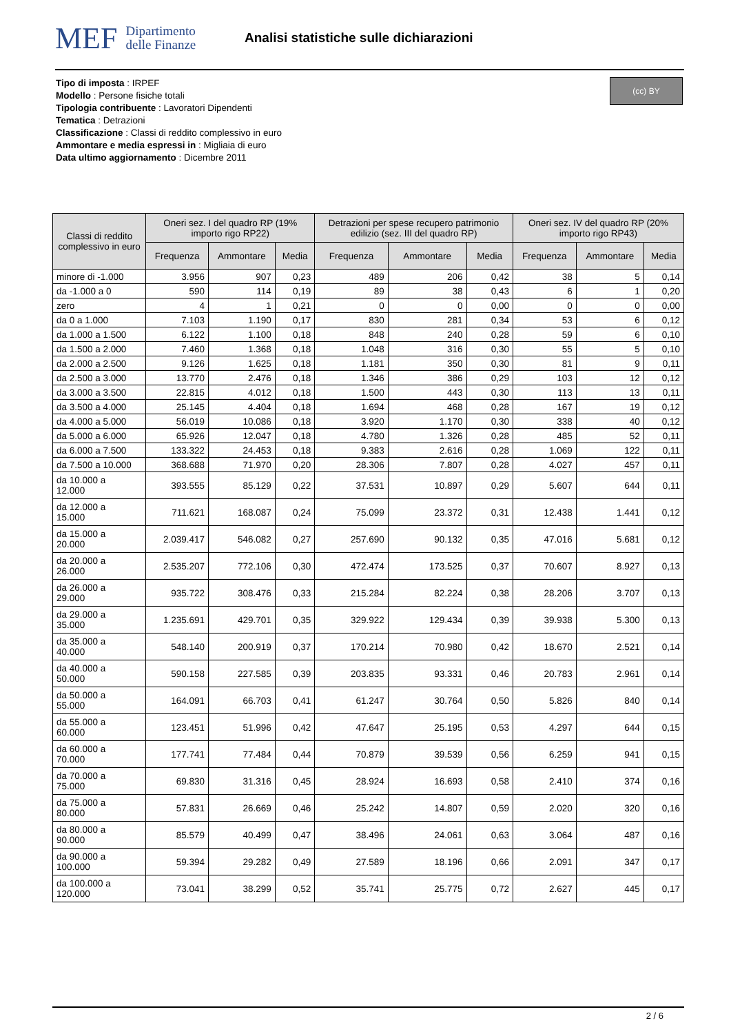MEF Dipartimento
delle Finanze
Analisi statistiche sulle dichiarazioni
Tipo di imposta : IRPEF
Modello : Persone fisiche totali
Tipologia contribuente : Lavoratori Dipendenti
Tematica : Detrazioni
Classificazione : Classi di reddito complessivo in euro
Ammontare e media espressi in : Migliaia di euro
Data ultimo aggiornamento : Dicembre 2011
(cc) BY
| Classi di reddito complessivo in euro | Oneri sez. I del quadro RP (19% importo rigo RP22) | | | Detrazioni per spese recupero patrimonio edilizio (sez. III del quadro RP) | | | Oneri sez. IV del quadro RP (20% importo rigo RP43) | | |
| --- | --- | --- | --- | --- | --- | --- | --- | --- | --- |
| | Frequenza | Ammontare | Media | Frequenza | Ammontare | Media | Frequenza | Ammontare | Media |
| minore di -1.000 | 3.956 | 907 | 0,23 | 489 | 206 | 0,42 | 38 | 5 | 0,14 |
| da -1.000 a 0 | 590 | 114 | 0,19 | 89 | 38 | 0,43 | 6 | 1 | 0,20 |
| zero | 4 | 1 | 0,21 | 0 | 0 | 0,00 | 0 | 0 | 0,00 |
| da 0 a 1.000 | 7.103 | 1.190 | 0,17 | 830 | 281 | 0,34 | 53 | 6 | 0,12 |
| da 1.000 a 1.500 | 6.122 | 1.100 | 0,18 | 848 | 240 | 0,28 | 59 | 6 | 0,10 |
| da 1.500 a 2.000 | 7.460 | 1.368 | 0,18 | 1.048 | 316 | 0,30 | 55 | 5 | 0,10 |
| da 2.000 a 2.500 | 9.126 | 1.625 | 0,18 | 1.181 | 350 | 0,30 | 81 | 9 | 0,11 |
| da 2.500 a 3.000 | 13.770 | 2.476 | 0,18 | 1.346 | 386 | 0,29 | 103 | 12 | 0,12 |
| da 3.000 a 3.500 | 22.815 | 4.012 | 0,18 | 1.500 | 443 | 0,30 | 113 | 13 | 0,11 |
| da 3.500 a 4.000 | 25.145 | 4.404 | 0,18 | 1.694 | 468 | 0,28 | 167 | 19 | 0,12 |
| da 4.000 a 5.000 | 56.019 | 10.086 | 0,18 | 3.920 | 1.170 | 0,30 | 338 | 40 | 0,12 |
| da 5.000 a 6.000 | 65.926 | 12.047 | 0,18 | 4.780 | 1.326 | 0,28 | 485 | 52 | 0,11 |
| da 6.000 a 7.500 | 133.322 | 24.453 | 0,18 | 9.383 | 2.616 | 0,28 | 1.069 | 122 | 0,11 |
| da 7.500 a 10.000 | 368.688 | 71.970 | 0,20 | 28.306 | 7.807 | 0,28 | 4.027 | 457 | 0,11 |
| da 10.000 a 12.000 | 393.555 | 85.129 | 0,22 | 37.531 | 10.897 | 0,29 | 5.607 | 644 | 0,11 |
| da 12.000 a 15.000 | 711.621 | 168.087 | 0,24 | 75.099 | 23.372 | 0,31 | 12.438 | 1.441 | 0,12 |
| da 15.000 a 20.000 | 2.039.417 | 546.082 | 0,27 | 257.690 | 90.132 | 0,35 | 47.016 | 5.681 | 0,12 |
| da 20.000 a 26.000 | 2.535.207 | 772.106 | 0,30 | 472.474 | 173.525 | 0,37 | 70.607 | 8.927 | 0,13 |
| da 26.000 a 29.000 | 935.722 | 308.476 | 0,33 | 215.284 | 82.224 | 0,38 | 28.206 | 3.707 | 0,13 |
| da 29.000 a 35.000 | 1.235.691 | 429.701 | 0,35 | 329.922 | 129.434 | 0,39 | 39.938 | 5.300 | 0,13 |
| da 35.000 a 40.000 | 548.140 | 200.919 | 0,37 | 170.214 | 70.980 | 0,42 | 18.670 | 2.521 | 0,14 |
| da 40.000 a 50.000 | 590.158 | 227.585 | 0,39 | 203.835 | 93.331 | 0,46 | 20.783 | 2.961 | 0,14 |
| da 50.000 a 55.000 | 164.091 | 66.703 | 0,41 | 61.247 | 30.764 | 0,50 | 5.826 | 840 | 0,14 |
| da 55.000 a 60.000 | 123.451 | 51.996 | 0,42 | 47.647 | 25.195 | 0,53 | 4.297 | 644 | 0,15 |
| da 60.000 a 70.000 | 177.741 | 77.484 | 0,44 | 70.879 | 39.539 | 0,56 | 6.259 | 941 | 0,15 |
| da 70.000 a 75.000 | 69.830 | 31.316 | 0,45 | 28.924 | 16.693 | 0,58 | 2.410 | 374 | 0,16 |
| da 75.000 a 80.000 | 57.831 | 26.669 | 0,46 | 25.242 | 14.807 | 0,59 | 2.020 | 320 | 0,16 |
| da 80.000 a 90.000 | 85.579 | 40.499 | 0,47 | 38.496 | 24.061 | 0,63 | 3.064 | 487 | 0,16 |
| da 90.000 a 100.000 | 59.394 | 29.282 | 0,49 | 27.589 | 18.196 | 0,66 | 2.091 | 347 | 0,17 |
| da 100.000 a 120.000 | 73.041 | 38.299 | 0,52 | 35.741 | 25.775 | 0,72 | 2.627 | 445 | 0,17 |
2 / 6